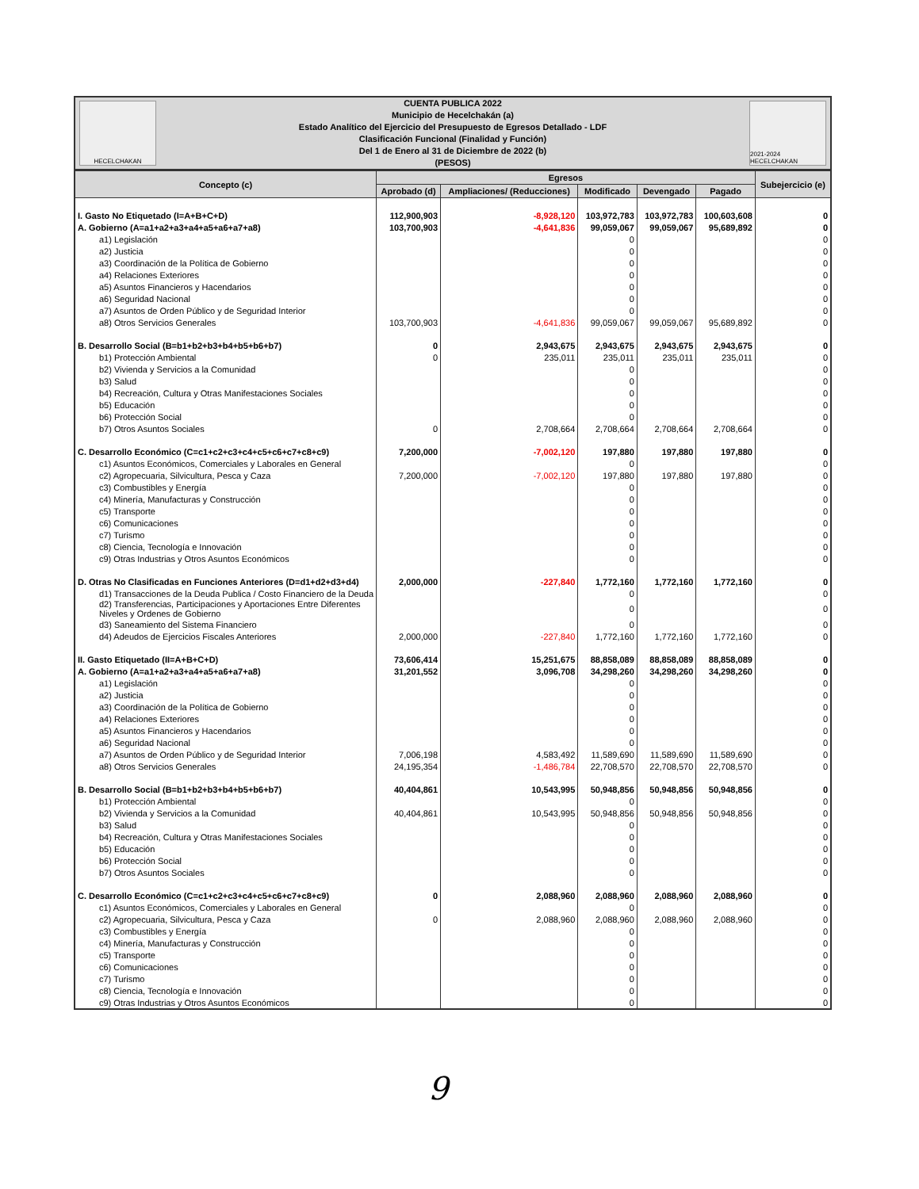HECELCHAKAN
CUENTA PUBLICA 2022
Municipio de Hecelchakán (a)
Estado Analítico del Ejercicio del Presupuesto de Egresos Detallado - LDF
Clasificación Funcional (Finalidad y Función)
Del 1 de Enero al 31 de Diciembre de 2022 (b)
(PESOS)
2021-2024 HECELCHAKAN
| Concepto (c) | Egresos | | | | | Subejercicio (e) |
| --- | --- | --- | --- | --- | --- | --- |
| | Aprobado (d) | Ampliaciones/ (Reducciones) | Modificado | Devengado | Pagado | |
| I. Gasto No Etiquetado (I=A+B+C+D) | 112,900,903 | -8,928,120 | 103,972,783 | 103,972,783 | 100,603,608 | 0 |
| A. Gobierno (A=a1+a2+a3+a4+a5+a6+a7+a8) | 103,700,903 | -4,641,836 | 99,059,067 | 99,059,067 | 95,689,892 | 0 |
| a1) Legislación | | | 0 | | | 0 |
| a2) Justicia | | | 0 | | | 0 |
| a3) Coordinación de la Política de Gobierno | | | 0 | | | 0 |
| a4) Relaciones Exteriores | | | 0 | | | 0 |
| a5) Asuntos Financieros y Hacendarios | | | 0 | | | 0 |
| a6) Seguridad Nacional | | | 0 | | | 0 |
| a7) Asuntos de Orden Público y de Seguridad Interior | | | 0 | | | 0 |
| a8) Otros Servicios Generales | 103,700,903 | -4,641,836 | 99,059,067 | 99,059,067 | 95,689,892 | 0 |
| B. Desarrollo Social (B=b1+b2+b3+b4+b5+b6+b7) | 0 | 2,943,675 | 2,943,675 | 2,943,675 | 2,943,675 | 0 |
| b1) Protección Ambiental | 0 | 235,011 | 235,011 | 235,011 | 235,011 | 0 |
| b2) Vivienda y Servicios a la Comunidad | | | 0 | | | 0 |
| b3) Salud | | | 0 | | | 0 |
| b4) Recreación, Cultura y Otras Manifestaciones Sociales | | | 0 | | | 0 |
| b5) Educación | | | 0 | | | 0 |
| b6) Protección Social | | | 0 | | | 0 |
| b7) Otros Asuntos Sociales | 0 | 2,708,664 | 2,708,664 | 2,708,664 | 2,708,664 | 0 |
| C. Desarrollo Económico (C=c1+c2+c3+c4+c5+c6+c7+c8+c9) | 7,200,000 | -7,002,120 | 197,880 | 197,880 | 197,880 | 0 |
| c1) Asuntos Económicos, Comerciales y Laborales en General | | | 0 | | | 0 |
| c2) Agropecuaria, Silvicultura, Pesca y Caza | 7,200,000 | -7,002,120 | 197,880 | 197,880 | 197,880 | 0 |
| c3) Combustibles y Energía | | | 0 | | | 0 |
| c4) Minería, Manufacturas y Construcción | | | 0 | | | 0 |
| c5) Transporte | | | 0 | | | 0 |
| c6) Comunicaciones | | | 0 | | | 0 |
| c7) Turismo | | | 0 | | | 0 |
| c8) Ciencia, Tecnología e Innovación | | | 0 | | | 0 |
| c9) Otras Industrias y Otros Asuntos Económicos | | | 0 | | | 0 |
| D. Otras No Clasificadas en Funciones Anteriores (D=d1+d2+d3+d4) | 2,000,000 | -227,840 | 1,772,160 | 1,772,160 | 1,772,160 | 0 |
| d1) Transacciones de la Deuda Publica / Costo Financiero de la Deuda | | | 0 | | | 0 |
| d2) Transferencias, Participaciones y Aportaciones Entre Diferentes Niveles y Ordenes de Gobierno | | | 0 | | | 0 |
| d3) Saneamiento del Sistema Financiero | | | 0 | | | 0 |
| d4) Adeudos de Ejercicios Fiscales Anteriores | 2,000,000 | -227,840 | 1,772,160 | 1,772,160 | 1,772,160 | 0 |
| II. Gasto Etiquetado (II=A+B+C+D) | 73,606,414 | 15,251,675 | 88,858,089 | 88,858,089 | 88,858,089 | 0 |
| A. Gobierno (A=a1+a2+a3+a4+a5+a6+a7+a8) | 31,201,552 | 3,096,708 | 34,298,260 | 34,298,260 | 34,298,260 | 0 |
| a1) Legislación | | | 0 | | | 0 |
| a2) Justicia | | | 0 | | | 0 |
| a3) Coordinación de la Política de Gobierno | | | 0 | | | 0 |
| a4) Relaciones Exteriores | | | 0 | | | 0 |
| a5) Asuntos Financieros y Hacendarios | | | 0 | | | 0 |
| a6) Seguridad Nacional | | | 0 | | | 0 |
| a7) Asuntos de Orden Público y de Seguridad Interior | 7,006,198 | 4,583,492 | 11,589,690 | 11,589,690 | 11,589,690 | 0 |
| a8) Otros Servicios Generales | 24,195,354 | -1,486,784 | 22,708,570 | 22,708,570 | 22,708,570 | 0 |
| B. Desarrollo Social (B=b1+b2+b3+b4+b5+b6+b7) | 40,404,861 | 10,543,995 | 50,948,856 | 50,948,856 | 50,948,856 | 0 |
| b1) Protección Ambiental | | | 0 | | | 0 |
| b2) Vivienda y Servicios a la Comunidad | 40,404,861 | 10,543,995 | 50,948,856 | 50,948,856 | 50,948,856 | 0 |
| b3) Salud | | | 0 | | | 0 |
| b4) Recreación, Cultura y Otras Manifestaciones Sociales | | | 0 | | | 0 |
| b5) Educación | | | 0 | | | 0 |
| b6) Protección Social | | | 0 | | | 0 |
| b7) Otros Asuntos Sociales | | | 0 | | | 0 |
| C. Desarrollo Económico (C=c1+c2+c3+c4+c5+c6+c7+c8+c9) | 0 | 2,088,960 | 2,088,960 | 2,088,960 | 2,088,960 | 0 |
| c1) Asuntos Económicos, Comerciales y Laborales en General | | | 0 | | | 0 |
| c2) Agropecuaria, Silvicultura, Pesca y Caza | 0 | 2,088,960 | 2,088,960 | 2,088,960 | 2,088,960 | 0 |
| c3) Combustibles y Energía | | | 0 | | | 0 |
| c4) Minería, Manufacturas y Construcción | | | 0 | | | 0 |
| c5) Transporte | | | 0 | | | 0 |
| c6) Comunicaciones | | | 0 | | | 0 |
| c7) Turismo | | | 0 | | | 0 |
| c8) Ciencia, Tecnología e Innovación | | | 0 | | | 0 |
| c9) Otras Industrias y Otros Asuntos Económicos | | | 0 | | | 0 |
9